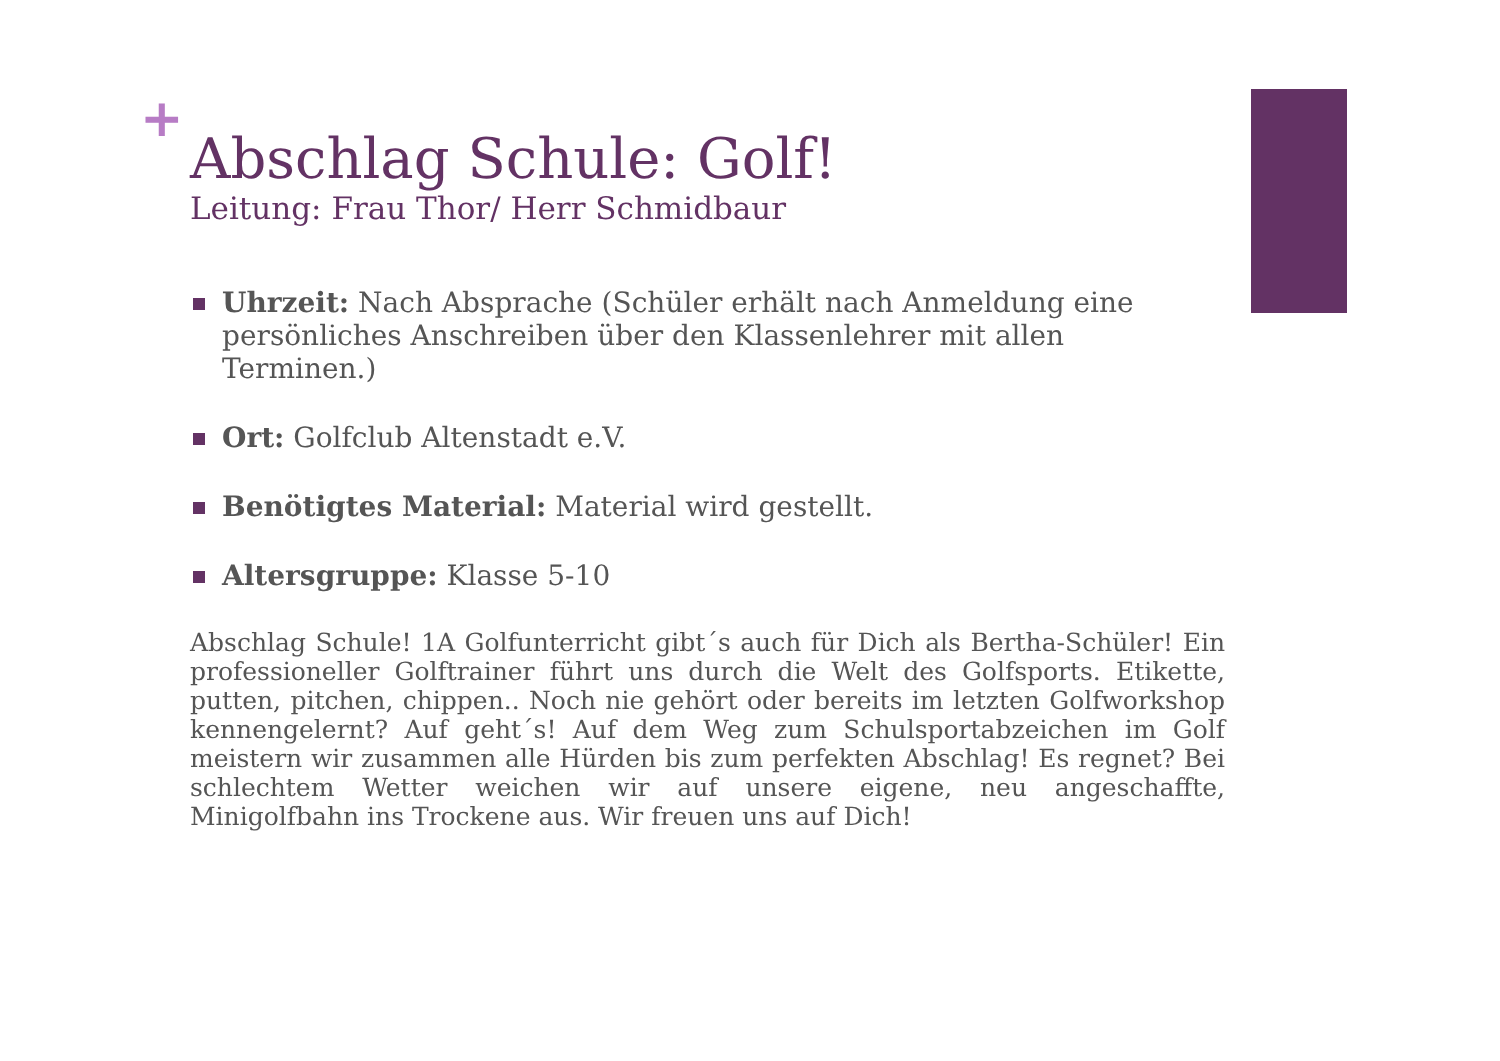+
Abschlag Schule: Golf!
Leitung: Frau Thor/ Herr Schmidbaur
Uhrzeit: Nach Absprache (Schüler erhält nach Anmeldung eine persönliches Anschreiben über den Klassenlehrer mit allen Terminen.)
Ort: Golfclub Altenstadt e.V.
Benötigtes Material: Material wird gestellt.
Altersgruppe: Klasse 5-10
Abschlag Schule! 1A Golfunterricht gibt´s auch für Dich als Bertha-Schüler! Ein professioneller Golftrainer führt uns durch die Welt des Golfsports. Etikette, putten, pitchen, chippen.. Noch nie gehört oder bereits im letzten Golfworkshop kennengelernt? Auf geht´s! Auf dem Weg zum Schulsportabzeichen im Golf meistern wir zusammen alle Hürden bis zum perfekten Abschlag! Es regnet? Bei schlechtem Wetter weichen wir auf unsere eigene, neu angeschaffte, Minigolfbahn ins Trockene aus. Wir freuen uns auf Dich!